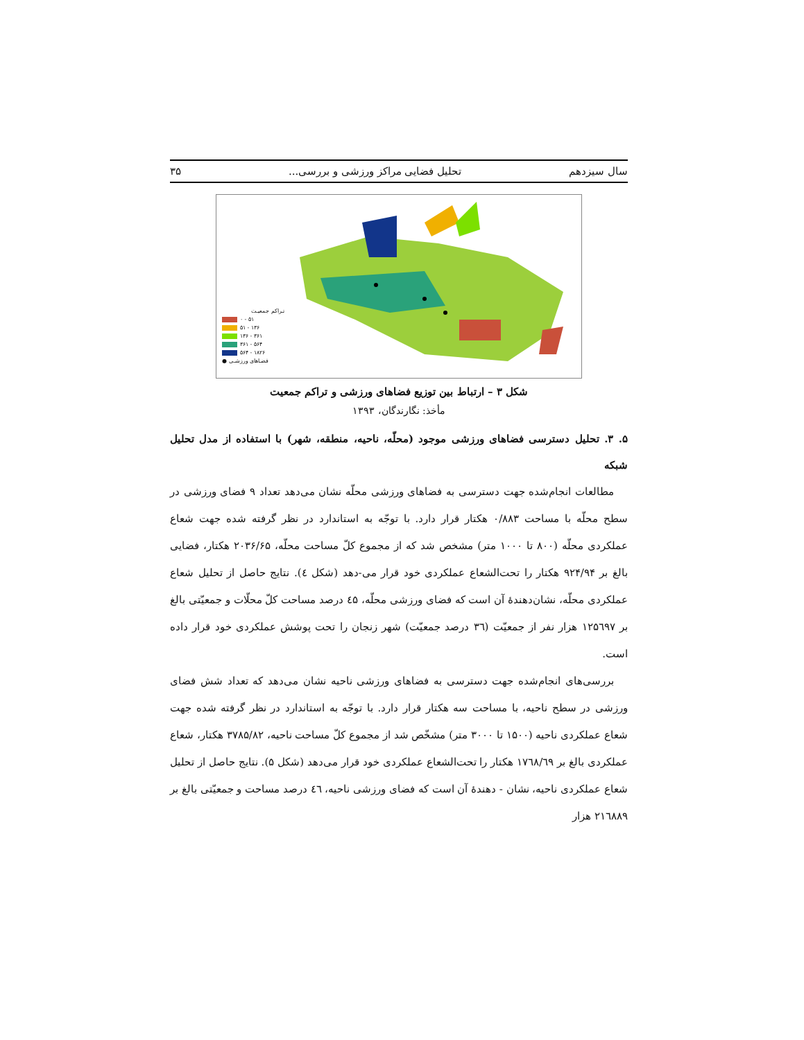سال سیزدهم تحلیل فضایی مراکز ورزشی و بررسی... ۳۵
تـراکم جمعیـت
۰ - ۵۱
۵۱ - ۱۳۶
۱۳۶ - ۳۶۱
۳۶۱ - ۵۶۴
۵۶۴ - ۱۸۲۶
● فضـاهای ورزشـی
شکل ۳ – ارتباط بین توزیع فضاهای ورزشی و تراکم جمعیت
مأخذ: نگارندگان، ۱۳۹۳
۵. ۳. تحلیل دسترسی فضاهای ورزشی موجود (محلّه، ناحیه، منطقه، شهر) با استفاده از مدل تحلیل شبکه
مطالعات انجام‌شده جهت دسترسی به فضاهای ورزشی محلّه نشان می‌دهد تعداد ۹ فضای ورزشی در سطح محلّه با مساحت ۰/۸۸۳ هکتار قرار دارد. با توجّه به استاندارد در نظر گرفته شده جهت شعاع عملکردی محلّه (۸۰۰ تا ۱۰۰۰ متر) مشخص شد که از مجموع کلّ مساحت محلّه، ۲۰۳۶/۶۵ هکتار، فضایی بالغ بر ۹۲۴/۹۴ هکتار را تحت‌الشعاع عملکردی خود قرار می-دهد (شکل ٤). نتایج حاصل از تحلیل شعاع عملکردی محلّه، نشان‌دهندهٔ آن است که فضای ورزشی محلّه، ٤۵ درصد مساحت کلّ محلّات و جمعیّتی بالغ بر ۱۲۵٦۹۷ هزار نفر از جمعیّت (۳٦ درصد جمعیّت) شهر زنجان را تحت پوشش عملکردی خود قرار داده است.
بررسی‌های انجام‌شده جهت دسترسی به فضاهای ورزشی ناحیه نشان می‌دهد که تعداد شش فضای ورزشی در سطح ناحیه، با مساحت سه هکتار قرار دارد. با توجّه به استاندارد در نظر گرفته شده جهت شعاع عملکردی ناحیه (۱۵۰۰ تا ۳۰۰۰ متر) مشخّص شد از مجموع کلّ مساحت ناحیه، ۳۷۸۵/۸۲ هکتار، شعاع عملکردی بالغ بر ۱۷٦۸/٦۹ هکتار را تحت‌الشعاع عملکردی خود قرار می‌دهد (شکل ۵). نتایج حاصل از تحلیل شعاع عملکردی ناحیه، نشان - دهندهٔ آن است که فضای ورزشی ناحیه، ٤٦ درصد مساحت و جمعیّتی بالغ بر ۲۱٦۸۸۹ هزار